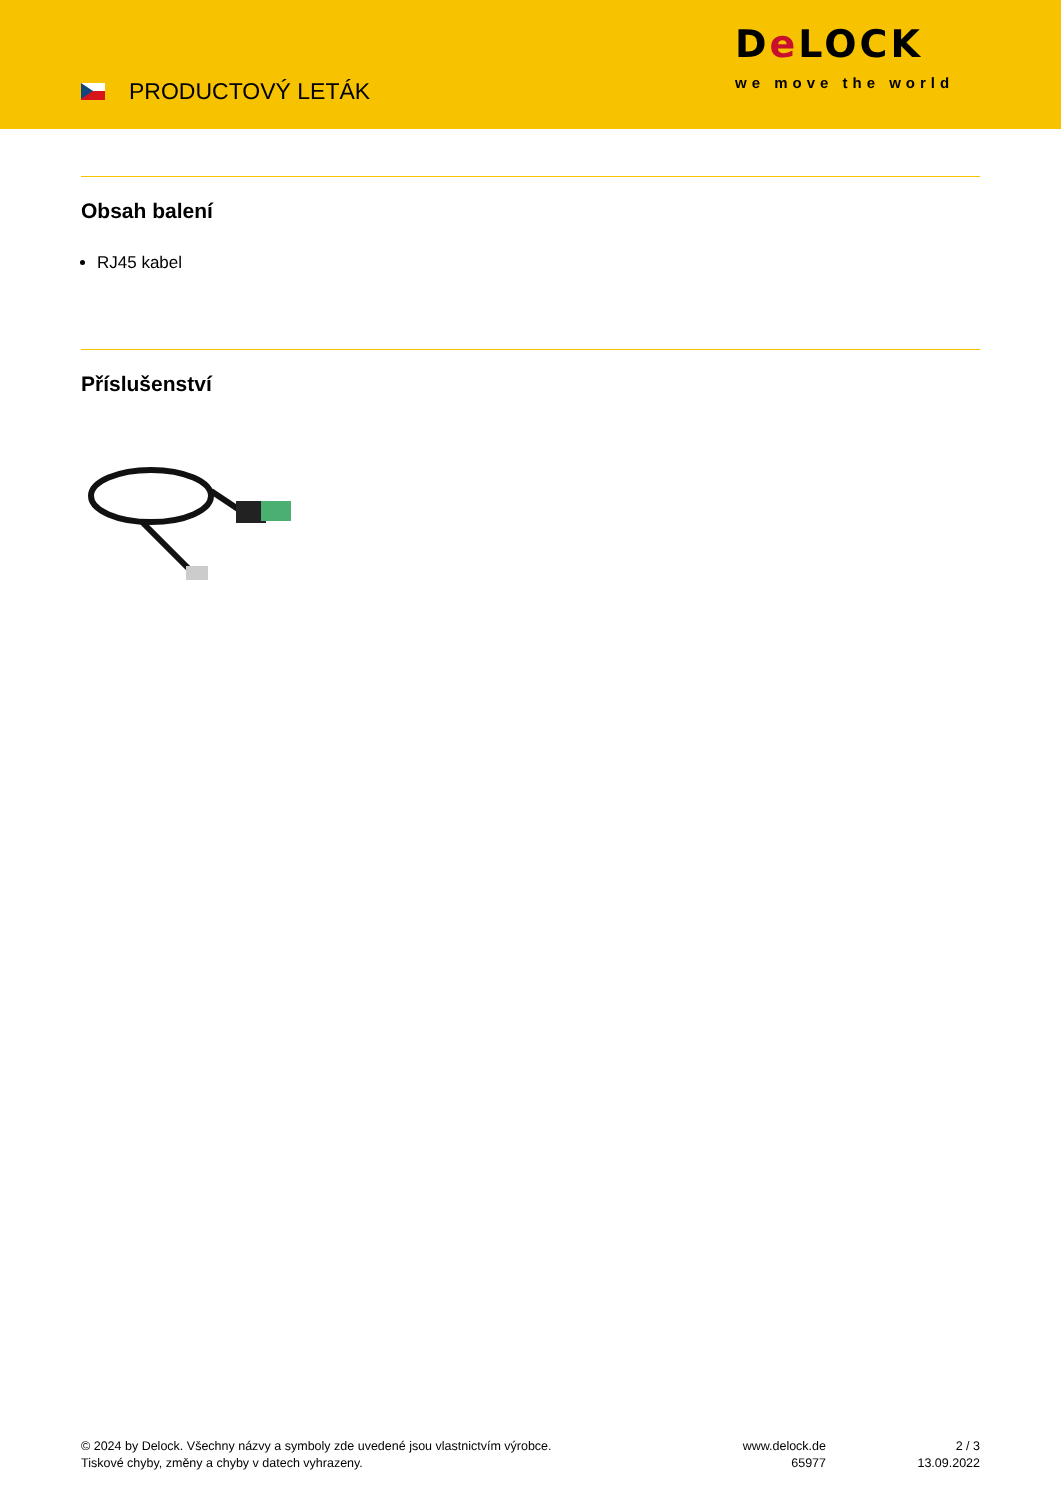PRODUCTOVÝ LETÁK
De LOCK
we move the world
Obsah balení
RJ45 kabel
Příslušenství
© 2024 by Delock. Všechny názvy a symboly zde uvedené jsou vlastnictvím výrobce.
Tiskové chyby, změny a chyby v datech vyhrazeny.
www.delock.de
65977
2 / 3
13.09.2022